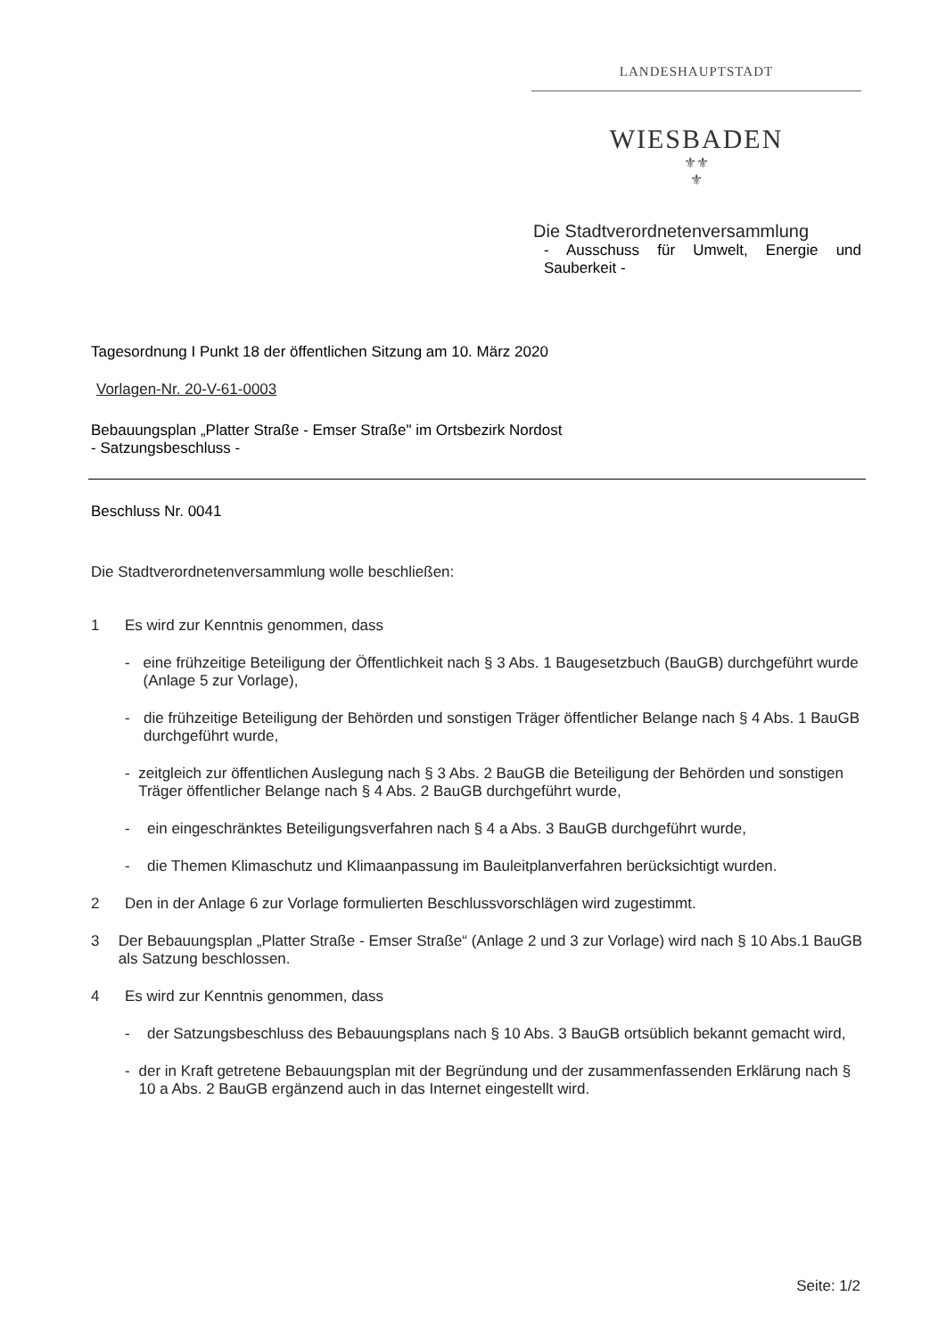LANDESHAUPTSTADT
WIESBADEN
⚜⚜
⚜
Die Stadtverordnetenversammlung
- Ausschuss für Umwelt, Energie und Sauberkeit -
Tagesordnung I Punkt 18 der öffentlichen Sitzung am 10. März 2020
Vorlagen-Nr. 20-V-61-0003
Bebauungsplan „Platter Straße - Emser Straße" im Ortsbezirk Nordost
- Satzungsbeschluss -
Beschluss Nr. 0041
Die Stadtverordnetenversammlung wolle beschließen:
1 Es wird zur Kenntnis genommen, dass
- eine frühzeitige Beteiligung der Öffentlichkeit nach § 3 Abs. 1 Baugesetzbuch (BauGB) durchgeführt wurde (Anlage 5 zur Vorlage),
- die frühzeitige Beteiligung der Behörden und sonstigen Träger öffentlicher Belange nach § 4 Abs. 1 BauGB durchgeführt wurde,
- zeitgleich zur öffentlichen Auslegung nach § 3 Abs. 2 BauGB die Beteiligung der Behörden und sonstigen Träger öffentlicher Belange nach § 4 Abs. 2 BauGB durchgeführt wurde,
- ein eingeschränktes Beteiligungsverfahren nach § 4 a Abs. 3 BauGB durchgeführt wurde,
- die Themen Klimaschutz und Klimaanpassung im Bauleitplanverfahren berücksichtigt wurden.
2 Den in der Anlage 6 zur Vorlage formulierten Beschlussvorschlägen wird zugestimmt.
3 Der Bebauungsplan „Platter Straße - Emser Straße“ (Anlage 2 und 3 zur Vorlage) wird nach § 10 Abs.1 BauGB als Satzung beschlossen.
4 Es wird zur Kenntnis genommen, dass
- der Satzungsbeschluss des Bebauungsplans nach § 10 Abs. 3 BauGB ortsüblich bekannt gemacht wird,
- der in Kraft getretene Bebauungsplan mit der Begründung und der zusammenfassenden Erklärung nach § 10 a Abs. 2 BauGB ergänzend auch in das Internet eingestellt wird.
Seite: 1/2